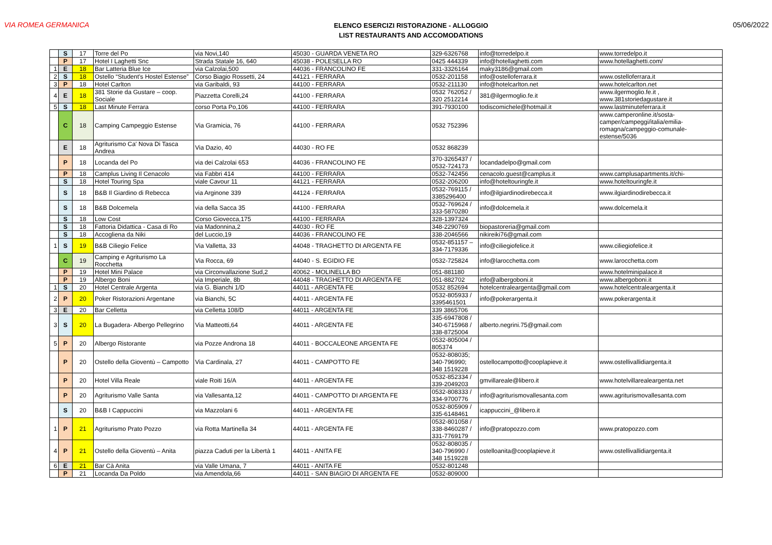VIA ROMEA GERMANICA
ELENCO ESERCIZI RISTORAZIONE - ALLOGGIO
LIST RESTAURANTS AND ACCOMODATIONS
05/06/2022
| | S | 17 | Torre del Po | via Novi,140 | 45030 - GUARDA VENETA RO | 329-6326768 | info@torredelpo.it | www.torredelpo.it |
| | P | 17 | Hotel I Laghetti Snc | Strada Statale 16, 640 | 45038 - POLESELLA RO | 0425 444339 | info@hotellaghetti.com | www.hotellaghetti.com/ |
| 1 | E | 18 | Bar Latteria Blue Ice | via Calzolai,500 | 44036 - FRANCOLINO FE | 331-3326164 | maky3186@gmail.com | |
| 2 | S | 18 | Ostello “Student's Hostel Estense” | Corso Biagio Rossetti, 24 | 44121 - FERRARA | 0532-201158 | info@ostelloferrara.it | www.ostelloferrara.it |
| 3 | P | 18 | Hotel Carlton | via Garibaldi, 93 | 44100 - FERRARA | 0532-211130 | info@hotelcarlton.net | www.hotelcarlton.net |
| 4 | E | 18 | 381 Storie da Gustare – coop. Sociale | Piazzetta Corelli,24 | 44100 - FERRARA | 0532 762052 / 320 2512214 | 381@ilgermoglio.fe.it | www.ilgermoglio.fe.it , www.381storiedagustare.it |
| 5 | S | 18 | Last Minute Ferrara | corso Porta Po,106 | 44100 - FERRARA | 391-7930100 | todiscomichele@hotmail.it | www.lastminuteferrara.it |
| | C | 18 | Camping Campeggio Estense | Via Gramicia, 76 | 44100 - FERRARA | 0532 752396 | | www.camperonline.it/sosta-camper/campeggi/italia/emilia-romagna/campeggio-comunale-estense/5036 |
| | E | 18 | Agriturismo Ca' Nova Di Tasca Andrea | Via Dazio, 40 | 44030 - RO FE | 0532 868239 | | |
| | P | 18 | Locanda del Po | via dei Calzolai 653 | 44036 - FRANCOLINO FE | 370-3265437 / 0532-724173 | locandadelpo@gmail.com | |
| | P | 18 | Camplus Living Il Cenacolo | via Fabbri 414 | 44100 - FERRARA | 0532-742456 | cenacolo.guest@camplus.it | www.camplusapartments.it/chi- |
| | S | 18 | Hotel Touring Spa | viale Cavour 11 | 44121 - FERRARA | 0532-206200 | info@hoteltouringfe.it | www.hoteltouringfe.it |
| | S | 18 | B&B Il Giardino di Rebecca | via Arginone 339 | 44124 - FERRARA | 0532-769115 / 3385296400 | info@ilgiardinodirebecca.it | www.ilgiardinodirebecca.it |
| | S | 18 | B&B Dolcemela | via della Sacca 35 | 44100 - FERRARA | 0532-769624 / 333-5870280 | info@dolcemela.it | www.dolcemela.it |
| | S | 18 | Low Cost | Corso Giovecca,175 | 44100 - FERRARA | 328-1397324 | | |
| | S | 18 | Fattoria Didattica - Casa di Ro | via Madonnina,2 | 44030 - RO FE | 348-2290769 | biopastoreria@gmail.com | |
| | S | 18 | Accogliena da Niki | del Luccio,19 | 44036 - FRANCOLINO FE | 338-2046566 | nikireiki76@gmail.com | |
| 1 | S | 19 | B&B Ciliegio Felice | Via Valletta, 33 | 44048 - TRAGHETTO DI ARGENTA FE | 0532-851157 – 334-7179336 | info@ciliegiofelice.it | www.ciliegiofelice.it |
| | C | 19 | Camping e Agriturismo La Rocchetta | Via Rocca, 69 | 44040 - S. EGIDIO FE | 0532-725824 | info@larocchetta.com | www.larocchetta.com |
| | P | 19 | Hotel Mini Palace | via Circonvallazione Sud,2 | 40062 - MOLINELLA BO | 051-881180 | | www.hotelminipalace.it |
| | P | 19 | Albergo Boni | via Imperiale, 8b | 44048 - TRAGHETTO DI ARGENTA FE | 051-882702 | info@albergoboni.it | www.albergoboni.it |
| 1 | S | 20 | Hotel Centrale Argenta | via G. Bianchi 1/D | 44011 - ARGENTA FE | 0532 852694 | hotelcentraleargenta@gmail.com | www.hotelcentraleargenta.it |
| 2 | P | 20 | Poker Ristorazioni Argentane | via Bianchi, 5C | 44011 - ARGENTA FE | 0532-805933 / 3395461501 | info@pokerargenta.it | www.pokerargenta.it |
| 3 | E | 20 | Bar Celletta | via Celletta 108/D | 44011 - ARGENTA FE | 339 3865706 | | |
| 3 | S | 20 | La Bugadera- Albergo Pellegrino | Via Matteotti,64 | 44011 - ARGENTA FE | 335-6947808 / 340-6715968 / 338-8725004 | alberto.negrini.75@gmail.com | |
| 5 | P | 20 | Albergo Ristorante | via Pozze Androna 18 | 44011 - BOCCALEONE ARGENTA FE | 0532-805004 / 805374 | | |
| | P | 20 | Ostello della Gioventù – Campotto | Via Cardinala, 27 | 44011 - CAMPOTTO FE | 0532-808035; 340-796990; 348 1519228 | ostellocampotto@cooplapieve.it | www.ostellivallidiargenta.it |
| | P | 20 | Hotel Villa Reale | viale Roiti 16/A | 44011 - ARGENTA FE | 0532-852334 / 339-2049203 | gmvillareale@libero.it | www.hotelvillarealeargenta.net |
| | P | 20 | Agriturismo Valle Santa | via Vallesanta,12 | 44011 - CAMPOTTO DI ARGENTA FE | 0532-808333 / 334-9700776 | info@agriturismovallesanta.com | www.agriturismovallesanta.com |
| | S | 20 | B&B I Cappuccini | via Mazzolani 6 | 44011 - ARGENTA FE | 0532-805909 / 335-6148461 | icappuccini_@libero.it | |
| 1 | P | 21 | Agriturismo Prato Pozzo | via Rotta Martinella 34 | 44011 - ARGENTA FE | 0532-801058 / 338-8460287 / 331-7769179 | info@pratopozzo.com | www.pratopozzo.com |
| 4 | P | 21 | Ostello della Gioventù – Anita | piazza Caduti per la Libertà 1 | 44011 - ANITA FE | 0532-808035 / 340-796990 / 348 1519228 | ostelloanita@cooplapieve.it | www.ostellivallidiargenta.it |
| 6 | E | 21 | Bar Cà Anita | via Valle Umana, 7 | 44011 - ANITA FE | 0532-801248 | | |
| | P | 21 | Locanda Da Poldo | via Amendola,66 | 44011 - SAN BIAGIO DI ARGENTA FE | 0532-809000 | | |